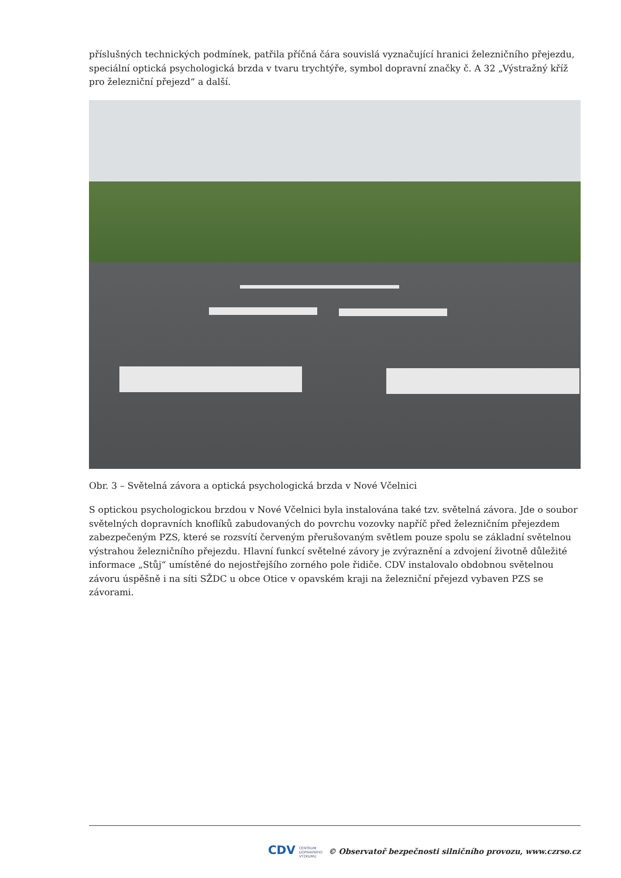příslušných technických podmínek, patřila příčná čára souvislá vyznačující hranici železničního přejezdu, speciální optická psychologická brzda v tvaru trychtýře, symbol dopravní značky č. A 32 „Výstražný kříž pro železniční přejezd“ a další.
Obr. 3 – Světelná závora a optická psychologická brzda v Nové Včelnici
S optickou psychologickou brzdou v Nové Včelnici byla instalována také tzv. světelná závora. Jde o soubor světelných dopravních knoflíků zabudovaných do povrchu vozovky napříč před železničním přejezdem zabezpečeným PZS, které se rozsvítí červeným přerušovaným světlem pouze spolu se základní světelnou výstrahou železničního přejezdu. Hlavní funkcí světelné závory je zvýraznění a zdvojení životně důležité informace „Stůj“ umístěné do nejostřejšího zorného pole řidiče. CDV instalovalo obdobnou světelnou závoru úspěšně i na síti SŽDC u obce Otice v opavském kraji na železniční přejezd vybaven PZS se závorami.
CDV CENTRUM
DOPRAVNÍHO
VÝZKUMU © Observatoř bezpečnosti silničního provozu, www.czrso.cz